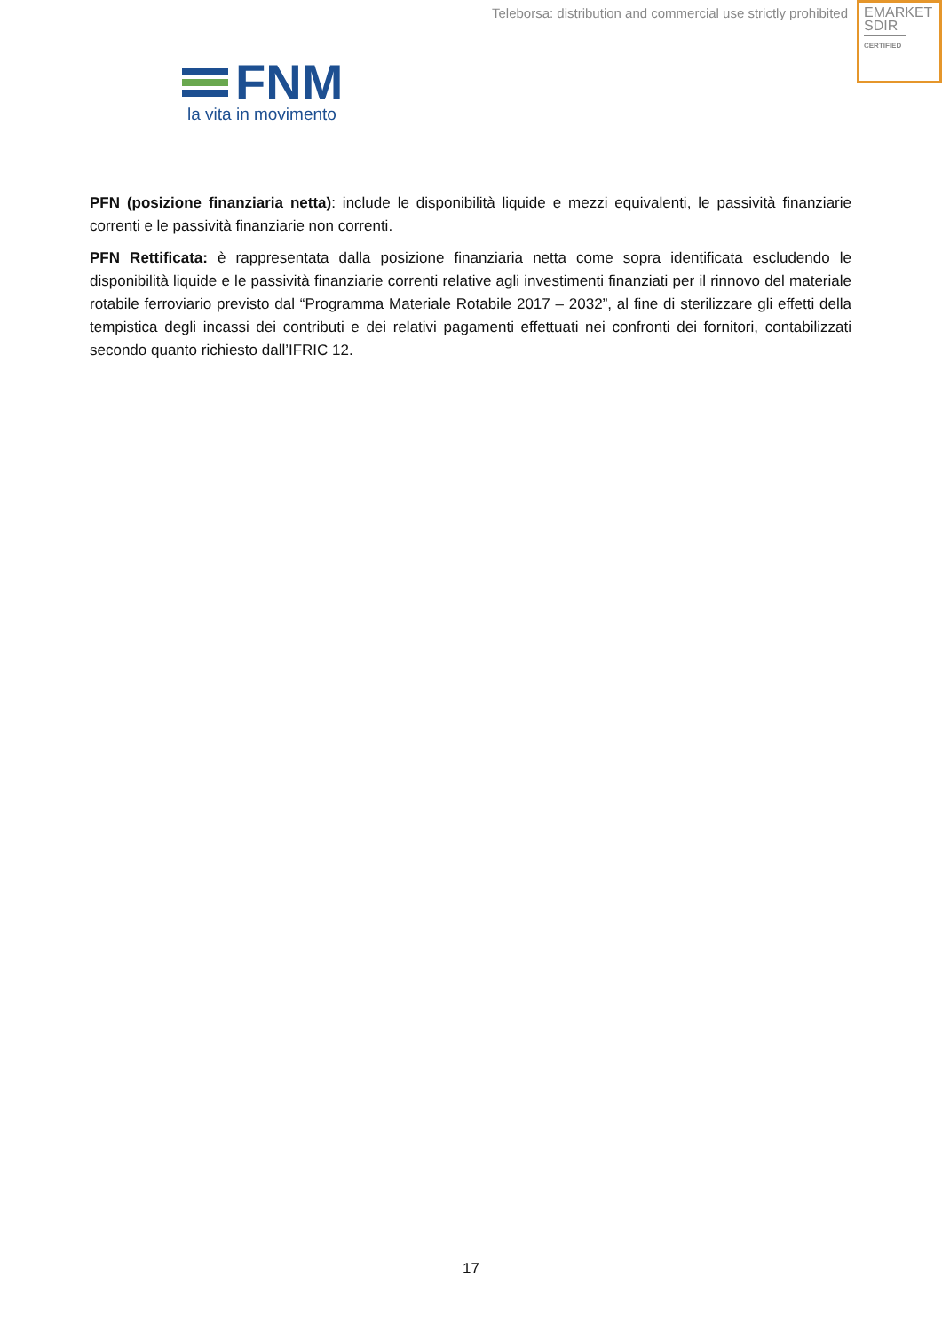Teleborsa: distribution and commercial use strictly prohibited
EMARKET
SDIR
CERTIFIED
FNM
la vita in movimento
PFN (posizione finanziaria netta): include le disponibilità liquide e mezzi equivalenti, le passività finanziarie correnti e le passività finanziarie non correnti.
PFN Rettificata: è rappresentata dalla posizione finanziaria netta come sopra identificata escludendo le disponibilità liquide e le passività finanziarie correnti relative agli investimenti finanziati per il rinnovo del materiale rotabile ferroviario previsto dal “Programma Materiale Rotabile 2017 – 2032”, al fine di sterilizzare gli effetti della tempistica degli incassi dei contributi e dei relativi pagamenti effettuati nei confronti dei fornitori, contabilizzati secondo quanto richiesto dall’IFRIC 12.
17